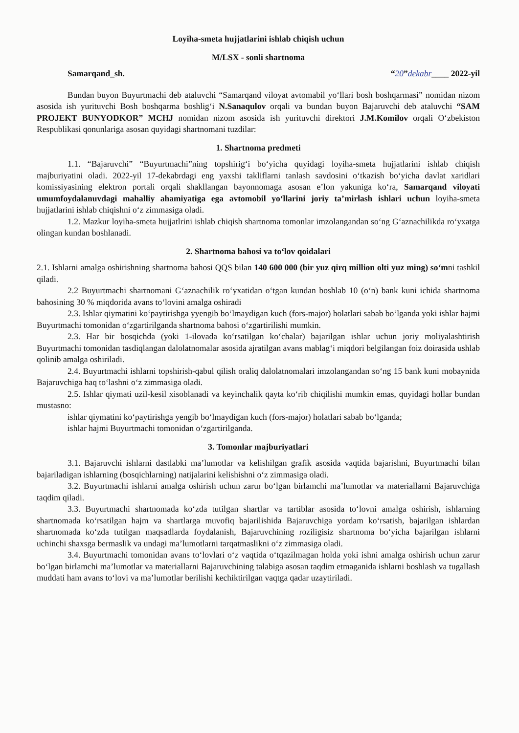Loyiha-smeta hujjatlarini ishlab chiqish uchun
M/LSX - sonli shartnoma
Samarqand_sh. “20”dekabr____ 2022-yil
Bundan buyon Buyurtmachi deb ataluvchi “Samarqand viloyat avtomabil yo‘llari bosh boshqarmasi” nomidan nizom asosida ish yurituvchi Bosh boshqarma boshlig‘i N.Sanaqulov orqali va bundan buyon Bajaruvchi deb ataluvchi “SAM PROJEKT BUNYODKOR” MCHJ nomidan nizom asosida ish yurituvchi direktori J.M.Komilov orqali O‘zbekiston Respublikasi qonunlariga asosan quyidagi shartnomani tuzdilar:
1. Shartnoma predmeti
1.1. “Bajaruvchi” “Buyurtmachi”ning topshirig‘i bo‘yicha quyidagi loyiha-smeta hujjatlarini ishlab chiqish majburiyatini oladi. 2022-yil 17-dekabrdagi eng yaxshi takliflarni tanlash savdosini o‘tkazish bo‘yicha davlat xaridlari komissiyasining elektron portali orqali shakllangan bayonnomaga asosan e’lon yakuniga ko‘ra, Samarqand viloyati umumfoydalanuvdagi mahalliy ahamiyatiga ega avtomobil yo‘llarini joriy ta’mirlash ishlari uchun loyiha-smeta hujjatlarini ishlab chiqishni o‘z zimmasiga oladi.
1.2. Mazkur loyiha-smeta hujjatlrini ishlab chiqish shartnoma tomonlar imzolangandan so‘ng G‘aznachilikda ro‘yxatga olingan kundan boshlanadi.
2. Shartnoma bahosi va to‘lov qoidalari
2.1. Ishlarni amalga oshirishning shartnoma bahosi QQS bilan 140 600 000 (bir yuz qirq million olti yuz ming) so‘mni tashkil qiladi.
2.2 Buyurtmachi shartnomani G‘aznachilik ro‘yxatidan o‘tgan kundan boshlab 10 (o‘n) bank kuni ichida shartnoma bahosining 30 % miqdorida avans to‘lovini amalga oshiradi
2.3. Ishlar qiymatini ko‘paytirishga yyengib bo‘lmaydigan kuch (fors-major) holatlari sabab bo‘lganda yoki ishlar hajmi Buyurtmachi tomonidan o‘zgartirilganda shartnoma bahosi o‘zgartirilishi mumkin.
2.3. Har bir bosqichda (yoki 1-ilovada ko‘rsatilgan ko‘chalar) bajarilgan ishlar uchun joriy moliyalashtirish Buyurtmachi tomonidan tasdiqlangan dalolatnomalar asosida ajratilgan avans mablag‘i miqdori belgilangan foiz doirasida ushlab qolinib amalga oshiriladi.
2.4. Buyurtmachi ishlarni topshirish-qabul qilish oraliq dalolatnomalari imzolangandan so‘ng 15 bank kuni mobaynida Bajaruvchiga haq to‘lashni o‘z zimmasiga oladi.
2.5. Ishlar qiymati uzil-kesil xisoblanadi va keyinchalik qayta ko‘rib chiqilishi mumkin emas, quyidagi hollar bundan mustasno:
ishlar qiymatini ko‘paytirishga yengib bo‘lmaydigan kuch (fors-major) holatlari sabab bo‘lganda;
ishlar hajmi Buyurtmachi tomonidan o‘zgartirilganda.
3. Tomonlar majburiyatlari
3.1. Bajaruvchi ishlarni dastlabki ma’lumotlar va kelishilgan grafik asosida vaqtida bajarishni, Buyurtmachi bilan bajariladigan ishlarning (bosqichlarning) natijalarini kelishishni o‘z zimmasiga oladi.
3.2. Buyurtmachi ishlarni amalga oshirish uchun zarur bo‘lgan birlamchi ma’lumotlar va materiallarni Bajaruvchiga taqdim qiladi.
3.3. Buyurtmachi shartnomada ko‘zda tutilgan shartlar va tartiblar asosida to‘lovni amalga oshirish, ishlarning shartnomada ko‘rsatilgan hajm va shartlarga muvofiq bajarilishida Bajaruvchiga yordam ko‘rsatish, bajarilgan ishlardan shartnomada ko‘zda tutilgan maqsadlarda foydalanish, Bajaruvchining roziligisiz shartnoma bo‘yicha bajarilgan ishlarni uchinchi shaxsga bermaslik va undagi ma’lumotlarni tarqatmaslikni o‘z zimmasiga oladi.
3.4. Buyurtmachi tomonidan avans to‘lovlari o‘z vaqtida o‘tqazilmagan holda yoki ishni amalga oshirish uchun zarur bo‘lgan birlamchi ma’lumotlar va materiallarni Bajaruvchining talabiga asosan taqdim etmaganida ishlarni boshlash va tugallash muddati ham avans to‘lovi va ma’lumotlar berilishi kechiktirilgan vaqtga qadar uzaytiriladi.